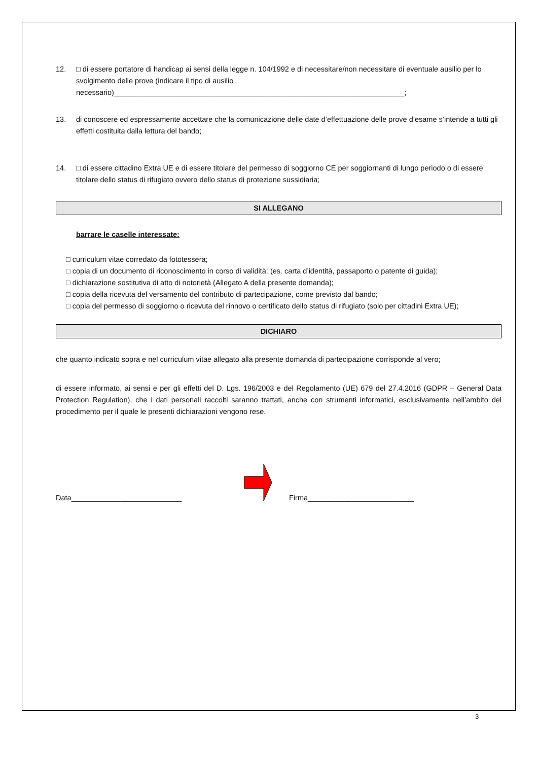12. □ di essere portatore di handicap ai sensi della legge n. 104/1992 e di necessitare/non necessitare di eventuale ausilio per lo svolgimento delle prove (indicare il tipo di ausilio necessario)_______________________________________________________________________;
13. di conoscere ed espressamente accettare che la comunicazione delle date d’effettuazione delle prove d’esame s’intende a tutti gli effetti costituita dalla lettura del bando;
14. □ di essere cittadino Extra UE e di essere titolare del permesso di soggiorno CE per soggiornanti di lungo periodo o di essere titolare dello status di rifugiato ovvero dello status di protezione sussidiaria;
SI ALLEGANO
barrare le caselle interessate:
□ curriculum vitae corredato da fototessera;
□ copia di un documento di riconoscimento in corso di validità: (es. carta d’identità, passaporto o patente di guida);
□ dichiarazione sostitutiva di atto di notorietà (Allegato A della presente domanda);
□ copia della ricevuta del versamento del contributo di partecipazione, come previsto dal bando;
□ copia del permesso di soggiorno o ricevuta del rinnovo o certificato dello status di rifugiato (solo per cittadini Extra UE);
DICHIARO
che quanto indicato sopra e nel curriculum vitae allegato alla presente domanda di partecipazione corrisponde al vero;
di essere informato, ai sensi e per gli effetti del D. Lgs. 196/2003 e del Regolamento (UE) 679 del 27.4.2016 (GDPR – General Data Protection Regulation), che i dati personali raccolti saranno trattati, anche con strumenti informatici, esclusivamente nell’ambito del procedimento per il quale le presenti dichiarazioni vengono rese.
Data___________________________ Firma__________________________
3